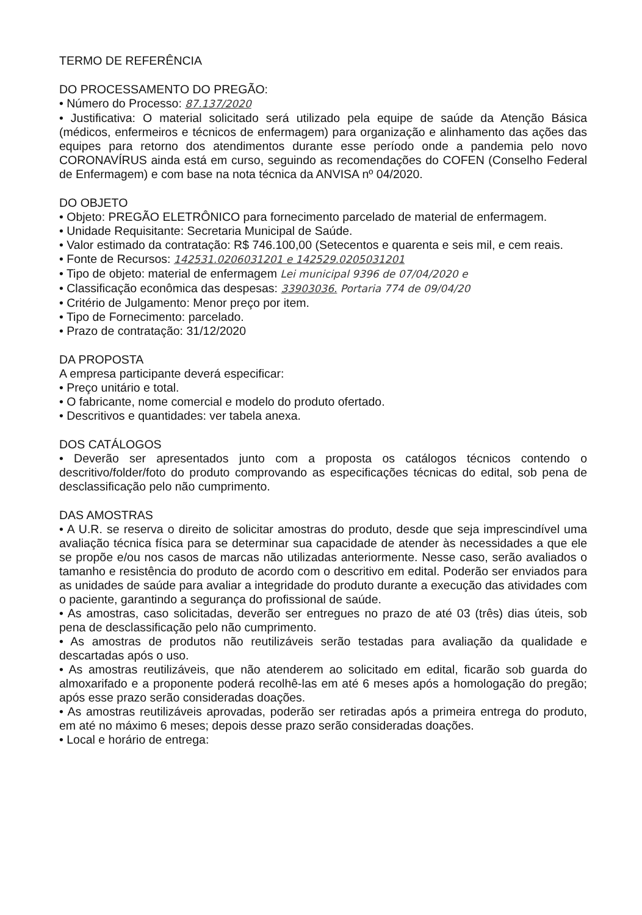TERMO DE REFERÊNCIA
DO PROCESSAMENTO DO PREGÃO:
• Número do Processo: 87.137/2020
• Justificativa: O material solicitado será utilizado pela equipe de saúde da Atenção Básica (médicos, enfermeiros e técnicos de enfermagem) para organização e alinhamento das ações das equipes para retorno dos atendimentos durante esse período onde a pandemia pelo novo CORONAVÍRUS ainda está em curso, seguindo as recomendações do COFEN (Conselho Federal de Enfermagem) e com base na nota técnica da ANVISA nº 04/2020.
DO OBJETO
• Objeto: PREGÃO ELETRÔNICO para fornecimento parcelado de material de enfermagem.
• Unidade Requisitante: Secretaria Municipal de Saúde.
• Valor estimado da contratação: R$ 746.100,00 (Setecentos e quarenta e seis mil, e cem reais.
• Fonte de Recursos: 142531.0206031201 e 142529.0205031201
• Tipo de objeto: material de enfermagem Lei municipal 9396 de 07/04/2020 e
• Classificação econômica das despesas: 33903036. Portaria 774 de 09/04/20
• Critério de Julgamento: Menor preço por item.
• Tipo de Fornecimento: parcelado.
• Prazo de contratação: 31/12/2020
DA PROPOSTA
A empresa participante deverá especificar:
• Preço unitário e total.
• O fabricante, nome comercial e modelo do produto ofertado.
• Descritivos e quantidades: ver tabela anexa.
DOS CATÁLOGOS
• Deverão ser apresentados junto com a proposta os catálogos técnicos contendo o descritivo/folder/foto do produto comprovando as especificações técnicas do edital, sob pena de desclassificação pelo não cumprimento.
DAS AMOSTRAS
• A U.R. se reserva o direito de solicitar amostras do produto, desde que seja imprescindível uma avaliação técnica física para se determinar sua capacidade de atender às necessidades a que ele se propõe e/ou nos casos de marcas não utilizadas anteriormente. Nesse caso, serão avaliados o tamanho e resistência do produto de acordo com o descritivo em edital. Poderão ser enviados para as unidades de saúde para avaliar a integridade do produto durante a execução das atividades com o paciente, garantindo a segurança do profissional de saúde.
• As amostras, caso solicitadas, deverão ser entregues no prazo de até 03 (três) dias úteis, sob pena de desclassificação pelo não cumprimento.
• As amostras de produtos não reutilizáveis serão testadas para avaliação da qualidade e descartadas após o uso.
• As amostras reutilizáveis, que não atenderem ao solicitado em edital, ficarão sob guarda do almoxarifado e a proponente poderá recolhê-las em até 6 meses após a homologação do pregão; após esse prazo serão consideradas doações.
• As amostras reutilizáveis aprovadas, poderão ser retiradas após a primeira entrega do produto, em até no máximo 6 meses; depois desse prazo serão consideradas doações.
• Local e horário de entrega: